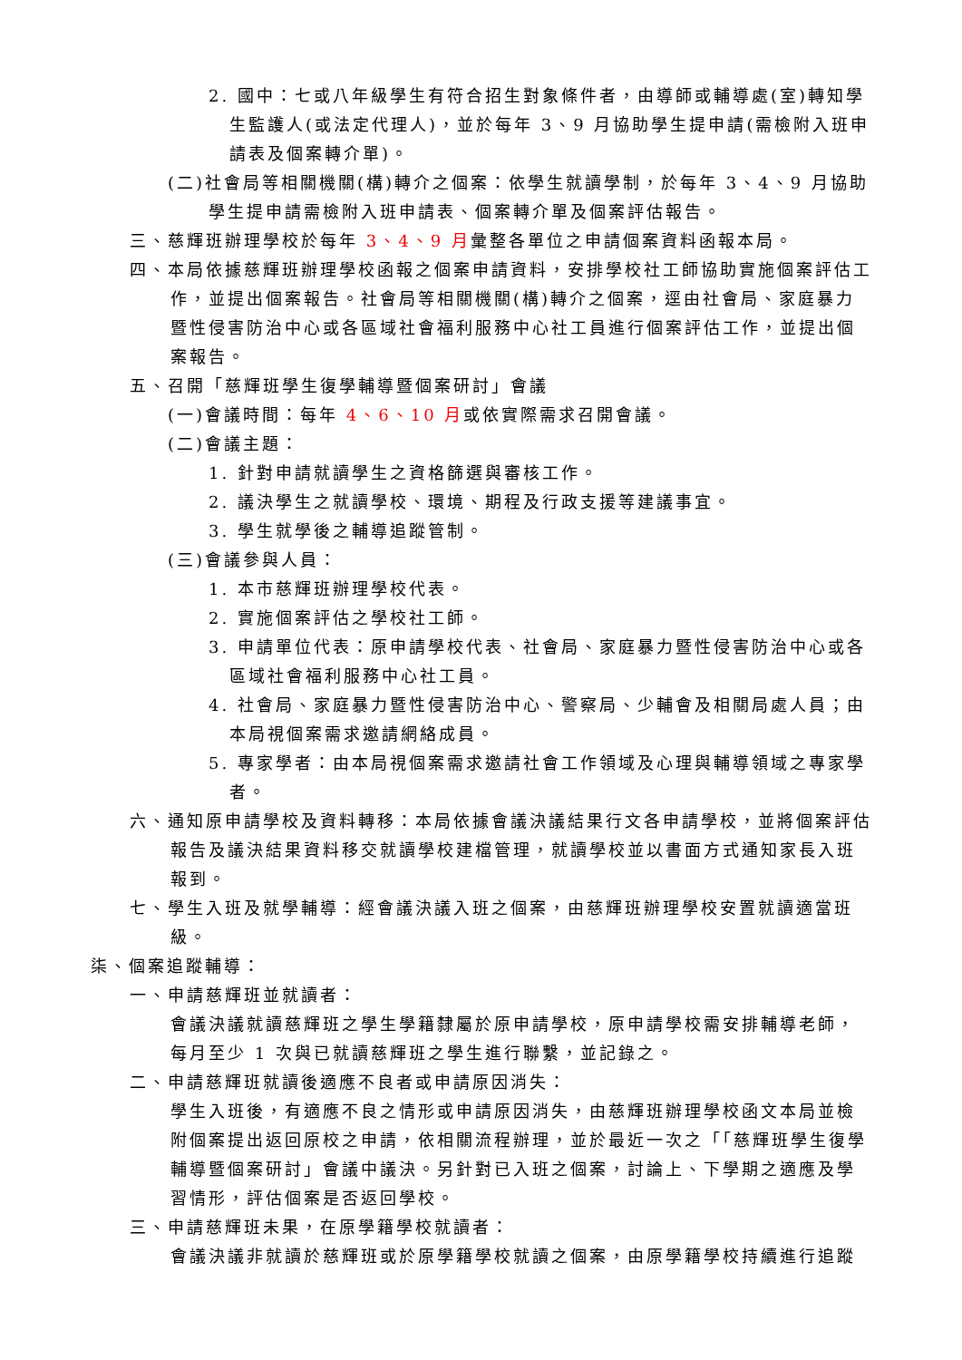2. 國中：七或八年級學生有符合招生對象條件者，由導師或輔導處(室)轉知學生監護人(或法定代理人)，並於每年 3、9 月協助學生提申請(需檢附入班申請表及個案轉介單)。
(二)社會局等相關機關(構)轉介之個案：依學生就讀學制，於每年 3、4、9 月協助學生提申請需檢附入班申請表、個案轉介單及個案評估報告。
三、慈輝班辦理學校於每年 3、4、9 月彙整各單位之申請個案資料函報本局。
四、本局依據慈輝班辦理學校函報之個案申請資料，安排學校社工師協助實施個案評估工作，並提出個案報告。社會局等相關機關(構)轉介之個案，逕由社會局、家庭暴力暨性侵害防治中心或各區域社會福利服務中心社工員進行個案評估工作，並提出個案報告。
五、召開「慈輝班學生復學輔導暨個案研討」會議
(一)會議時間：每年 4、6、10 月或依實際需求召開會議。
(二)會議主題：
1. 針對申請就讀學生之資格篩選與審核工作。
2. 議決學生之就讀學校、環境、期程及行政支援等建議事宜。
3. 學生就學後之輔導追蹤管制。
(三)會議參與人員：
1. 本市慈輝班辦理學校代表。
2. 實施個案評估之學校社工師。
3. 申請單位代表：原申請學校代表、社會局、家庭暴力暨性侵害防治中心或各區域社會福利服務中心社工員。
4. 社會局、家庭暴力暨性侵害防治中心、警察局、少輔會及相關局處人員；由本局視個案需求邀請網絡成員。
5. 專家學者：由本局視個案需求邀請社會工作領域及心理與輔導領域之專家學者。
六、通知原申請學校及資料轉移：本局依據會議決議結果行文各申請學校，並將個案評估報告及議決結果資料移交就讀學校建檔管理，就讀學校並以書面方式通知家長入班報到。
七、學生入班及就學輔導：經會議決議入班之個案，由慈輝班辦理學校安置就讀適當班級。
柒、個案追蹤輔導：
一、申請慈輝班並就讀者：
會議決議就讀慈輝班之學生學籍隸屬於原申請學校，原申請學校需安排輔導老師，每月至少 1 次與已就讀慈輝班之學生進行聯繫，並記錄之。
二、申請慈輝班就讀後適應不良者或申請原因消失：
學生入班後，有適應不良之情形或申請原因消失，由慈輝班辦理學校函文本局並檢附個案提出返回原校之申請，依相關流程辦理，並於最近一次之「「慈輝班學生復學輔導暨個案研討」會議中議決。另針對已入班之個案，討論上、下學期之適應及學習情形，評估個案是否返回學校。
三、申請慈輝班未果，在原學籍學校就讀者：
會議決議非就讀於慈輝班或於原學籍學校就讀之個案，由原學籍學校持續進行追蹤